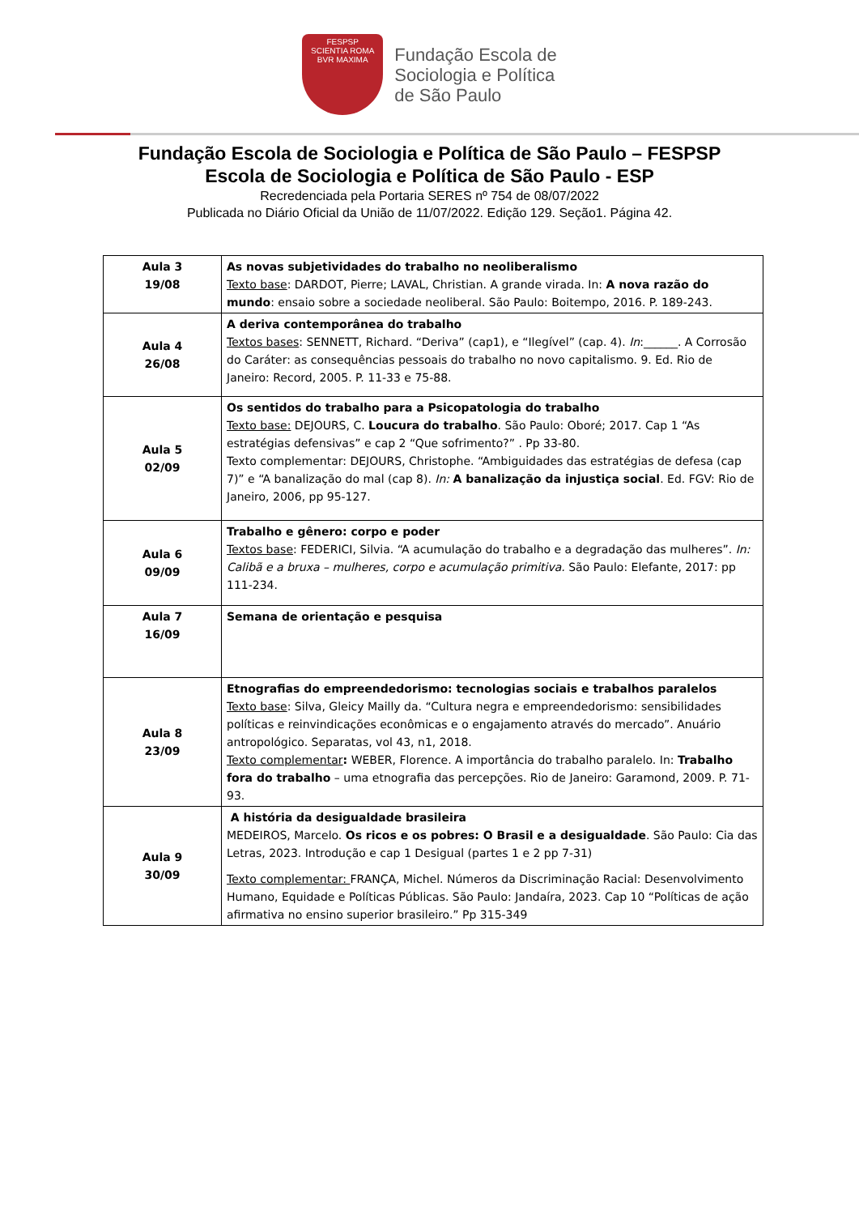FESPSP
SCIENTIA ROMA
BVR MAXIMA
Fundação Escola de
Sociologia e Política
de São Paulo
Fundação Escola de Sociologia e Política de São Paulo – FESPSP
Escola de Sociologia e Política de São Paulo - ESP
Recredenciada pela Portaria SERES nº 754 de 08/07/2022
Publicada no Diário Oficial da União de 11/07/2022. Edição 129. Seção1. Página 42.
| Aula 3 19/08 | As novas subjetividades do trabalho no neoliberalismo Texto base : DARDOT, Pierre; LAVAL, Christian. A grande virada. In: A nova razão do mundo : ensaio sobre a sociedade neoliberal. São Paulo: Boitempo, 2016. P. 189-243. |
| Aula 4 26/08 | A deriva contemporânea do trabalho Textos bases : SENNETT, Richard. “Deriva” (cap1), e “Ilegível” (cap. 4). In :______. A Corrosão do Caráter: as consequências pessoais do trabalho no novo capitalismo. 9. Ed. Rio de Janeiro: Record, 2005. P. 11-33 e 75-88. |
| Aula 5 02/09 | Os sentidos do trabalho para a Psicopatologia do trabalho Texto base: DEJOURS, C. Loucura do trabalho . São Paulo: Oboré; 2017. Cap 1 “As estratégias defensivas” e cap 2 “Que sofrimento?” . Pp 33-80. Texto complementar: DEJOURS, Christophe. “Ambiguidades das estratégias de defesa (cap 7)” e “A banalização do mal (cap 8). In: A banalização da injustiça social . Ed. FGV: Rio de Janeiro, 2006, pp 95-127. |
| Aula 6 09/09 | Trabalho e gênero: corpo e poder Textos base : FEDERICI, Silvia. “A acumulação do trabalho e a degradação das mulheres”. In: Calibã e a bruxa – mulheres, corpo e acumulação primitiva. São Paulo: Elefante, 2017: pp 111-234. |
| Aula 7 16/09 | Semana de orientação e pesquisa |
| Aula 8 23/09 | Etnografias do empreendedorismo: tecnologias sociais e trabalhos paralelos Texto base : Silva, Gleicy Mailly da. “Cultura negra e empreendedorismo: sensibilidades políticas e reinvindicações econômicas e o engajamento através do mercado”. Anuário antropológico. Separatas, vol 43, n1, 2018. Texto complementar : WEBER, Florence. A importância do trabalho paralelo. In: Trabalho fora do trabalho – uma etnografia das percepções. Rio de Janeiro: Garamond, 2009. P. 71-93. |
| Aula 9 30/09 | A história da desigualdade brasileira MEDEIROS, Marcelo. Os ricos e os pobres: O Brasil e a desigualdade . São Paulo: Cia das Letras, 2023. Introdução e cap 1 Desigual (partes 1 e 2 pp 7-31) Texto complementar: FRANÇA, Michel. Números da Discriminação Racial: Desenvolvimento Humano, Equidade e Políticas Públicas. São Paulo: Jandaíra, 2023. Cap 10 “Políticas de ação afirmativa no ensino superior brasileiro.” Pp 315-349 |